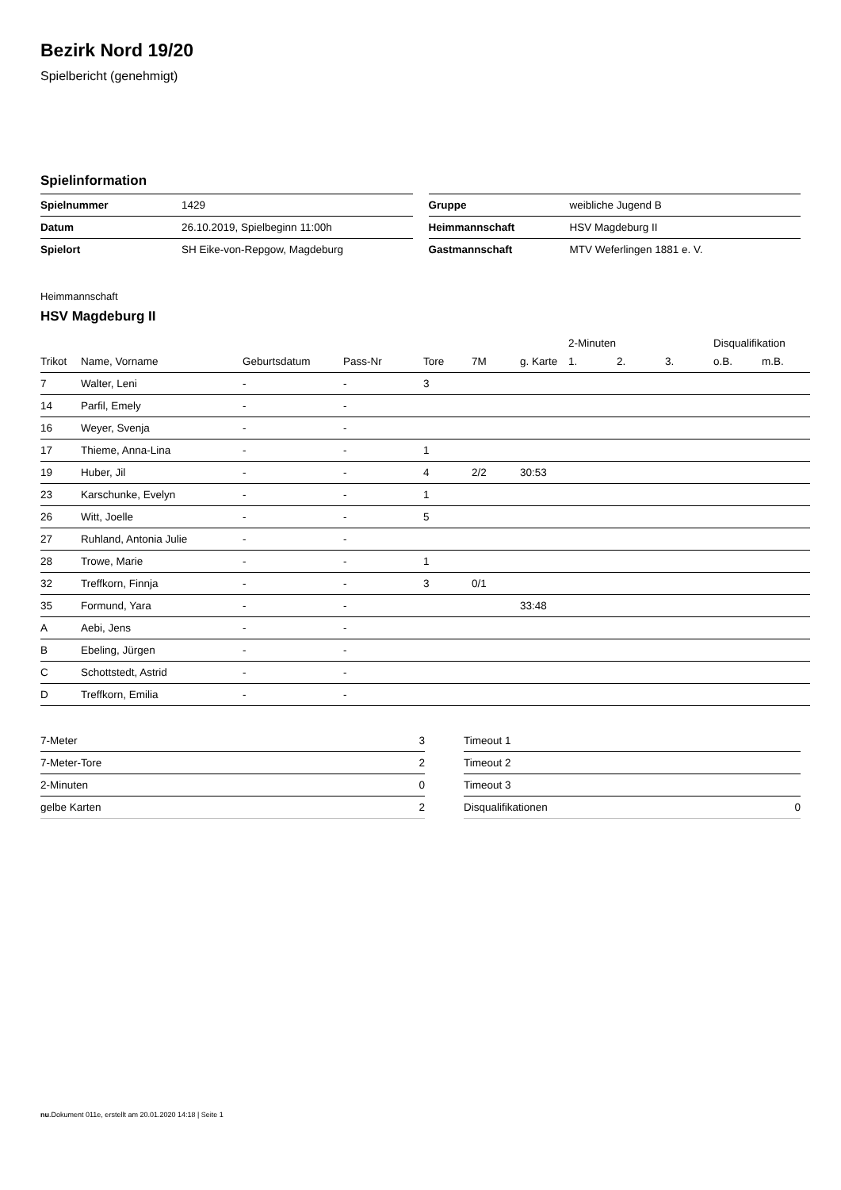Bezirk Nord 19/20
Spielbericht (genehmigt)
Spielinformation
| Spielnummer | 1429 |
| Datum | 26.10.2019, Spielbeginn 11:00h |
| Spielort | SH Eike-von-Repgow, Magdeburg |
| Gruppe | weibliche Jugend B |
| Heimmannschaft | HSV Magdeburg II |
| Gastmannschaft | MTV Weferlingen 1881 e. V. |
Heimmannschaft
HSV Magdeburg II
| | | | | | | | 2-Minuten | | | Disqualifikation | |
| --- | --- | --- | --- | --- | --- | --- | --- | --- | --- | --- | --- |
| Trikot | Name, Vorname | Geburtsdatum | Pass-Nr | Tore | 7M | g. Karte | 1. | 2. | 3. | o.B. | m.B. |
| 7 | Walter, Leni | - | - | 3 | | | | | | | |
| 14 | Parfil, Emely | - | - | | | | | | | | |
| 16 | Weyer, Svenja | - | - | | | | | | | | |
| 17 | Thieme, Anna-Lina | - | - | 1 | | | | | | | |
| 19 | Huber, Jil | - | - | 4 | 2/2 | 30:53 | | | | | |
| 23 | Karschunke, Evelyn | - | - | 1 | | | | | | | |
| 26 | Witt, Joelle | - | - | 5 | | | | | | | |
| 27 | Ruhland, Antonia Julie | - | - | | | | | | | | |
| 28 | Trowe, Marie | - | - | 1 | | | | | | | |
| 32 | Treffkorn, Finnja | - | - | 3 | 0/1 | | | | | | |
| 35 | Formund, Yara | - | - | | | 33:48 | | | | | |
| A | Aebi, Jens | - | - | | | | | | | | |
| B | Ebeling, Jürgen | - | - | | | | | | | | |
| C | Schottstedt, Astrid | - | - | | | | | | | | |
| D | Treffkorn, Emilia | - | - | | | | | | | | |
| 7-Meter | 3 |
| 7-Meter-Tore | 2 |
| 2-Minuten | 0 |
| gelbe Karten | 2 |
| Timeout 1 | |
| Timeout 2 | |
| Timeout 3 | |
| Disqualifikationen | 0 |
nu.Dokument 011e, erstellt am 20.01.2020 14:18 | Seite 1